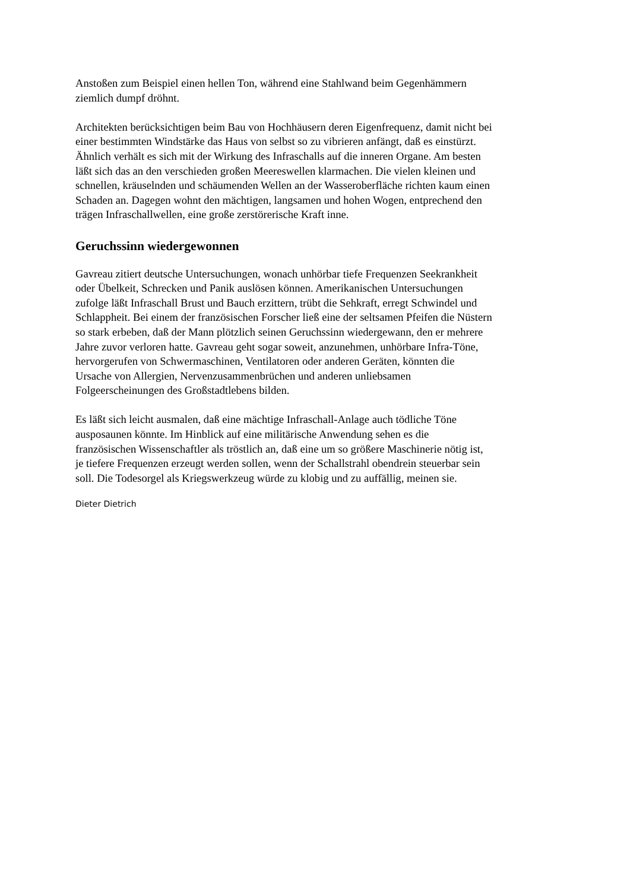Anstoßen zum Beispiel einen hellen Ton, während eine Stahlwand beim Gegenhämmern
ziemlich dumpf dröhnt.
Architekten berücksichtigen beim Bau von Hochhäusern deren Eigenfrequenz, damit nicht bei
einer bestimmten Windstärke das Haus von selbst so zu vibrieren anfängt, daß es einstürzt.
Ähnlich verhält es sich mit der Wirkung des Infraschalls auf die inneren Organe. Am besten
läßt sich das an den verschieden großen Meereswellen klarmachen. Die vielen kleinen und
schnellen, kräuselnden und schäumenden Wellen an der Wasseroberfläche richten kaum einen
Schaden an. Dagegen wohnt den mächtigen, langsamen und hohen Wogen, entprechend den
trägen Infraschallwellen, eine große zerstörerische Kraft inne.
Geruchssinn wiedergewonnen
Gavreau zitiert deutsche Untersuchungen, wonach unhörbar tiefe Frequenzen Seekrankheit
oder Übelkeit, Schrecken und Panik auslösen können. Amerikanischen Untersuchungen
zufolge läßt Infraschall Brust und Bauch erzittern, trübt die Sehkraft, erregt Schwindel und
Schlappheit. Bei einem der französischen Forscher ließ eine der seltsamen Pfeifen die Nüstern
so stark erbeben, daß der Mann plötzlich seinen Geruchssinn wiedergewann, den er mehrere
Jahre zuvor verloren hatte. Gavreau geht sogar soweit, anzunehmen, unhörbare Infra-Töne,
hervorgerufen von Schwermaschinen, Ventilatoren oder anderen Geräten, könnten die
Ursache von Allergien, Nervenzusammenbrüchen und anderen unliebsamen
Folgeerscheinungen des Großstadtlebens bilden.
Es läßt sich leicht ausmalen, daß eine mächtige Infraschall-Anlage auch tödliche Töne
ausposaunen könnte. Im Hinblick auf eine militärische Anwendung sehen es die
französischen Wissenschaftler als tröstlich an, daß eine um so größere Maschinerie nötig ist,
je tiefere Frequenzen erzeugt werden sollen, wenn der Schallstrahl obendrein steuerbar sein
soll. Die Todesorgel als Kriegswerkzeug würde zu klobig und zu auffällig, meinen sie.
Dieter Dietrich